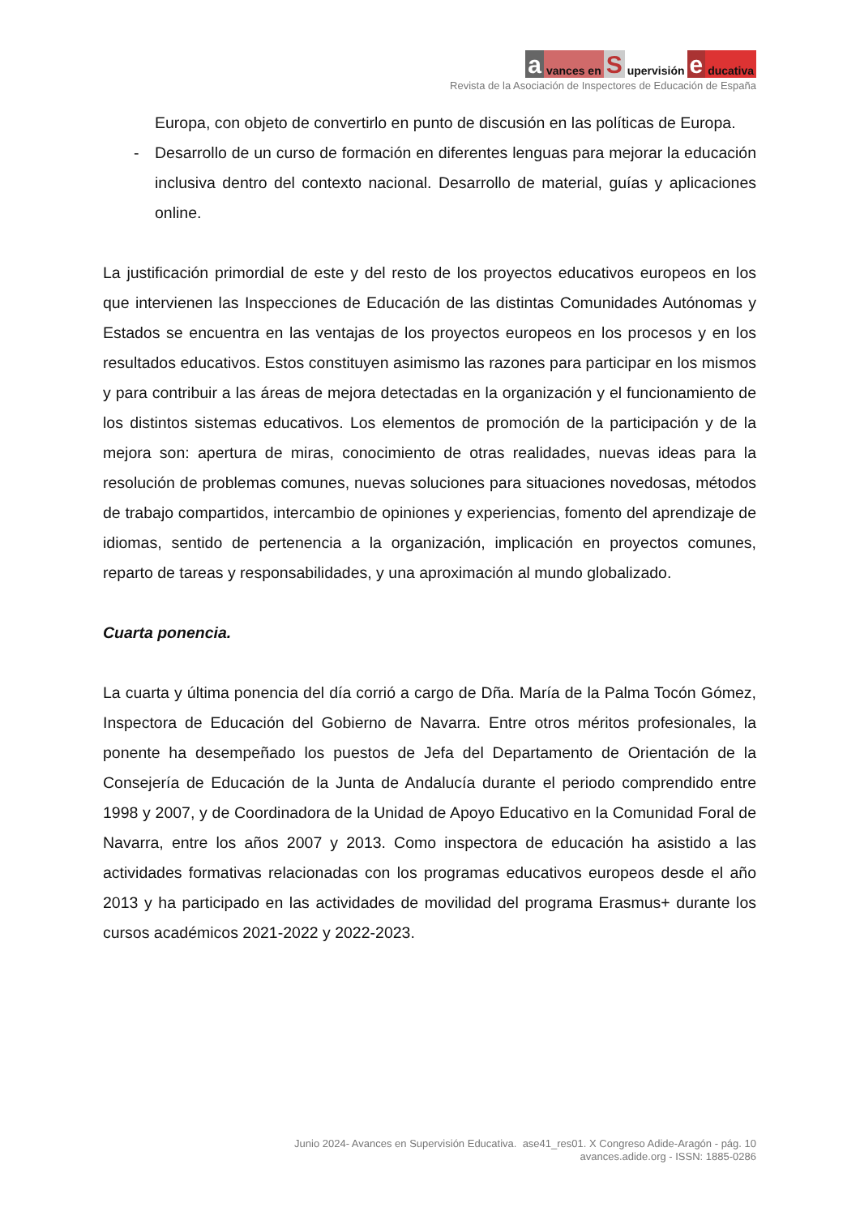a vances en S upervisión e ducativa
Revista de la Asociación de Inspectores de Educación de España
Europa, con objeto de convertirlo en punto de discusión en las políticas de Europa.
- Desarrollo de un curso de formación en diferentes lenguas para mejorar la educación inclusiva dentro del contexto nacional. Desarrollo de material, guías y aplicaciones online.
La justificación primordial de este y del resto de los proyectos educativos europeos en los que intervienen las Inspecciones de Educación de las distintas Comunidades Autónomas y Estados se encuentra en las ventajas de los proyectos europeos en los procesos y en los resultados educativos. Estos constituyen asimismo las razones para participar en los mismos y para contribuir a las áreas de mejora detectadas en la organización y el funcionamiento de los distintos sistemas educativos. Los elementos de promoción de la participación y de la mejora son: apertura de miras, conocimiento de otras realidades, nuevas ideas para la resolución de problemas comunes, nuevas soluciones para situaciones novedosas, métodos de trabajo compartidos, intercambio de opiniones y experiencias, fomento del aprendizaje de idiomas, sentido de pertenencia a la organización, implicación en proyectos comunes, reparto de tareas y responsabilidades, y una aproximación al mundo globalizado.
Cuarta ponencia.
La cuarta y última ponencia del día corrió a cargo de Dña. María de la Palma Tocón Gómez, Inspectora de Educación del Gobierno de Navarra. Entre otros méritos profesionales, la ponente ha desempeñado los puestos de Jefa del Departamento de Orientación de la Consejería de Educación de la Junta de Andalucía durante el periodo comprendido entre 1998 y 2007, y de Coordinadora de la Unidad de Apoyo Educativo en la Comunidad Foral de Navarra, entre los años 2007 y 2013. Como inspectora de educación ha asistido a las actividades formativas relacionadas con los programas educativos europeos desde el año 2013 y ha participado en las actividades de movilidad del programa Erasmus+ durante los cursos académicos 2021-2022 y 2022-2023.
Junio 2024- Avances en Supervisión Educativa. ase41_res01. X Congreso Adide-Aragón - pág. 10
avances.adide.org - ISSN: 1885-0286